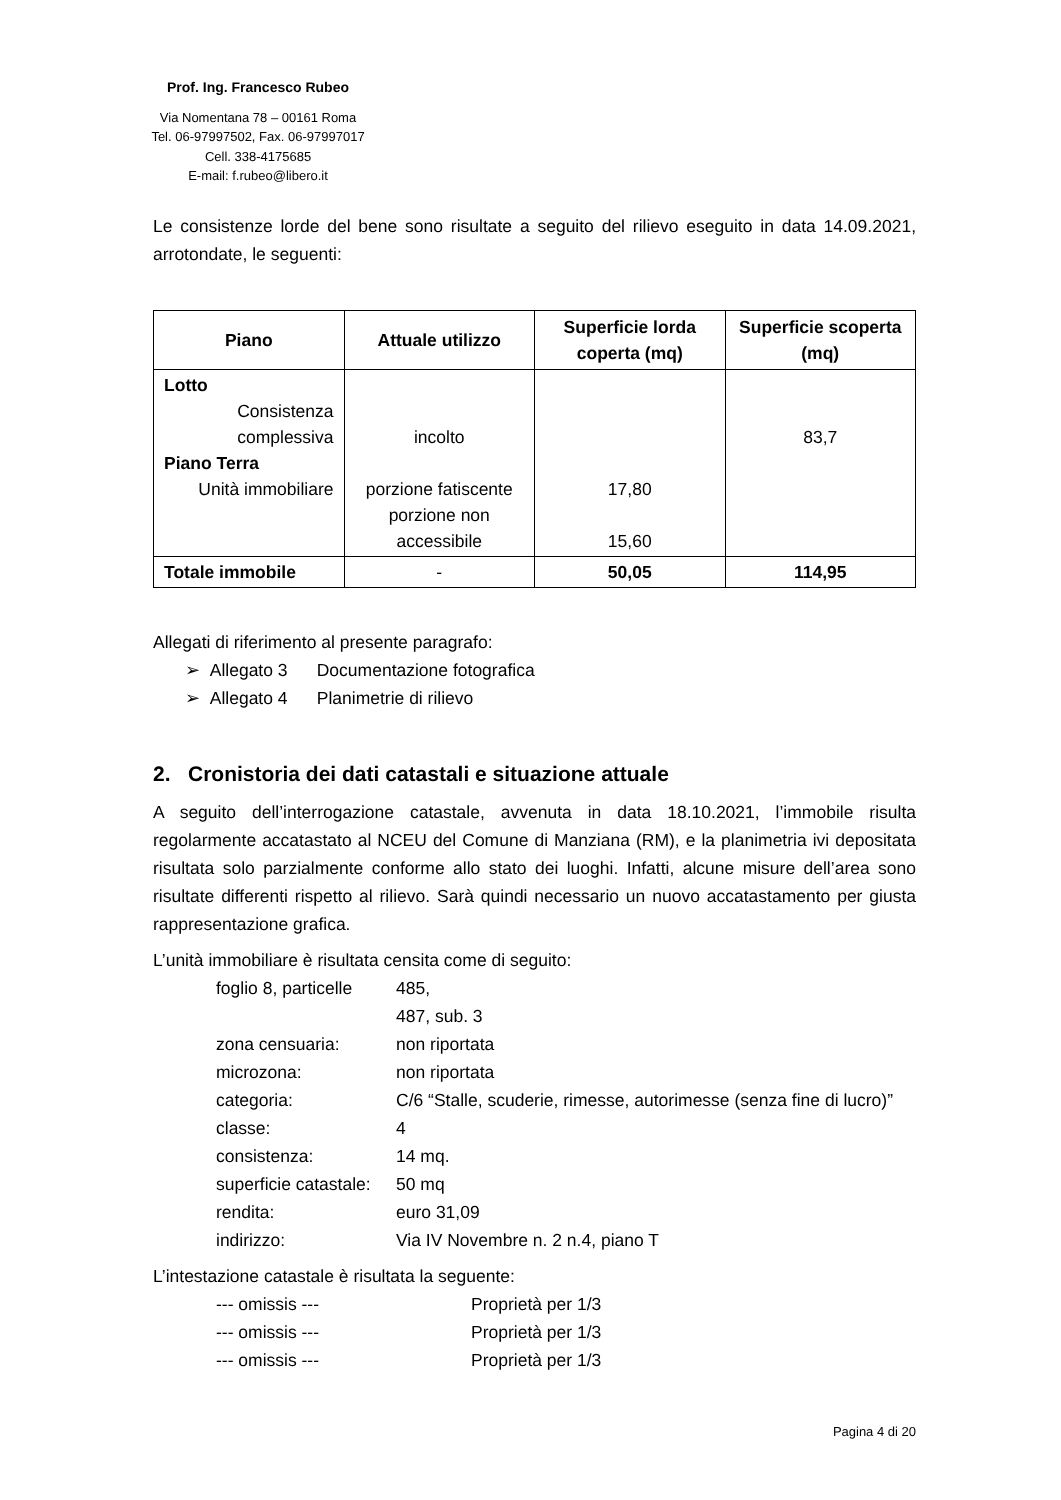Prof. Ing. Francesco Rubeo
Via Nomentana 78 – 00161 Roma
Tel. 06-97997502, Fax. 06-97997017
Cell. 338-4175685
E-mail: f.rubeo@libero.it
Le consistenze lorde del bene sono risultate a seguito del rilievo eseguito in data 14.09.2021, arrotondate, le seguenti:
| Piano | Attuale utilizzo | Superficie lorda coperta (mq) | Superficie scoperta (mq) |
| --- | --- | --- | --- |
| Lotto Consistenza complessiva Piano Terra Unità immobiliare | incolto porzione fatiscente porzione non accessibile | 17,80 15,60 | 83,7 |
| Totale immobile | - | 50,05 | 114,95 |
Allegati di riferimento al presente paragrafo:
➢ Allegato 3 Documentazione fotografica
➢ Allegato 4 Planimetrie di rilievo
2. Cronistoria dei dati catastali e situazione attuale
A seguito dell’interrogazione catastale, avvenuta in data 18.10.2021, l’immobile risulta regolarmente accatastato al NCEU del Comune di Manziana (RM), e la planimetria ivi depositata risultata solo parzialmente conforme allo stato dei luoghi. Infatti, alcune misure dell’area sono risultate differenti rispetto al rilievo. Sarà quindi necessario un nuovo accatastamento per giusta rappresentazione grafica.
L’unità immobiliare è risultata censita come di seguito:
foglio 8, particelle
485,
487, sub. 3
zona censuaria:
non riportata
microzona:
non riportata
categoria:
C/6 “Stalle, scuderie, rimesse, autorimesse (senza fine di lucro)”
classe:
4
consistenza:
14 mq.
superficie catastale:
50 mq
rendita:
euro 31,09
indirizzo:
Via IV Novembre n. 2 n.4, piano T
L’intestazione catastale è risultata la seguente:
--- omissis ---
Proprietà per 1/3
--- omissis ---
Proprietà per 1/3
--- omissis ---
Proprietà per 1/3
Pagina 4 di 20